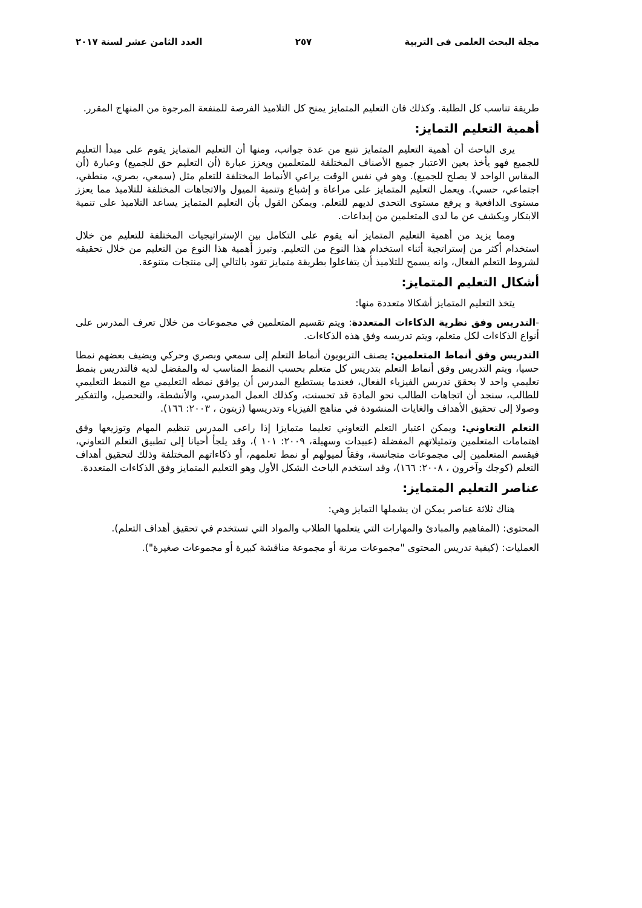مجلة البحث العلمى فى التربية ٢٥٧ العدد الثامن عشر لسنة ٢٠١٧
طريقة تناسب كل الطلبة. وكذلك فان التعليم المتمايز يمنح كل التلاميذ الفرصة للمنفعة المرجوة من المنهاج المقرر.
أهمية التعليم التمايز:
يرى الباحث أن أهمية التعليم المتمايز تنبع من عدة جوانب، ومنها أن التعليم المتمايز يقوم على مبدأ التعليم للجميع فهو يأخذ بعين الاعتبار جميع الأصناف المختلفة للمتعلمين ويعزز عبارة (أن التعليم حق للجميع) وعبارة (أن المقاس الواحد لا يصلح للجميع). وهو في نفس الوقت يراعي الأنماط المختلفة للتعلم مثل (سمعي، بصري، منطقي، اجتماعي، حسي). ويعمل التعليم المتمايز على مراعاة و إشباع وتنمية الميول والاتجاهات المختلفة للتلاميذ مما يعزز مستوى الدافعية و يرفع مستوى التحدي لديهم للتعلم. ويمكن القول بأن التعليم المتمايز يساعد التلاميذ على تنمية الابتكار ويكشف عن ما لدى المتعلمين من إبداعات.
ومما يزيد من أهمية التعليم المتمايز أنه يقوم على التكامل بين الإستراتيجيات المختلفة للتعليم من خلال استخدام أكثر من إستراتجية أثناء استخدام هذا النوع من التعليم. وتبرز أهمية هذا النوع من التعليم من خلال تحقيقه لشروط التعلم الفعال، وانه يسمح للتلاميذ أن يتفاعلوا بطريقة متمايز تقود بالتالي إلى منتجات متنوعة.
أشكال التعليم المتمايز:
يتخذ التعليم المتمايز أشكالا متعددة منها:
-التدريس وفق نظرية الذكاءات المتعددة: ويتم تقسيم المتعلمين في مجموعات من خلال تعرف المدرس على أنواع الذكاءات لكل متعلم، ويتم تدريسه وفق هذه الذكاءات.
التدريس وفق أنماط المتعلمين: يصنف التربويون أنماط التعلم إلى سمعي وبصري وحركي ويضيف بعضهم نمطا حسيا، ويتم التدريس وفق أنماط التعلم بتدريس كل متعلم بحسب النمط المناسب له والمفضل لديه فالتدريس بنمط تعليمي واحد لا يحقق تدريس الفيزياء الفعال، فعندما يستطيع المدرس أن يوافق نمطه التعليمي مع النمط التعليمي للطالب، سنجد أن اتجاهات الطالب نحو المادة قد تحسنت، وكذلك العمل المدرسي، والأنشطة، والتحصيل، والتفكير وصولا إلى تحقيق الأهداف والغايات المنشودة في مناهج الفيزياء وتدريسها (زيتون ، ٢٠٠٣: ١٦٦).
التعلم التعاوني: ويمكن اعتبار التعلم التعاوني تعليما متمايزا إذا راعى المدرس تنظيم المهام وتوزيعها وفق اهتمامات المتعلمين وتمثيلاتهم المفضلة (عبيدات وسهيلة، ٢٠٠٩: ١٠١ )، وقد يلجأ أحيانا إلى تطبيق التعلم التعاوني، فيقسم المتعلمين إلى مجموعات متجانسة، وفقاً لميولهم أو نمط تعلمهم، أو ذكاءاتهم المختلفة وذلك لتحقيق أهداف التعلم (كوجك وآخرون ، ٢٠٠٨: ١٦٦)، وقد استخدم الباحث الشكل الأول وهو التعليم المتمايز وفق الذكاءات المتعددة.
عناصر التعليم المتمايز:
هناك ثلاثة عناصر يمكن ان يشملها التمايز وهي:
المحتوى: (المفاهيم والمبادئ والمهارات التي يتعلمها الطلاب والمواد التي تستخدم في تحقيق أهداف التعلم).
العمليات: (كيفية تدريس المحتوى "مجموعات مرنة أو مجموعة مناقشة كبيرة أو مجموعات صغيرة").